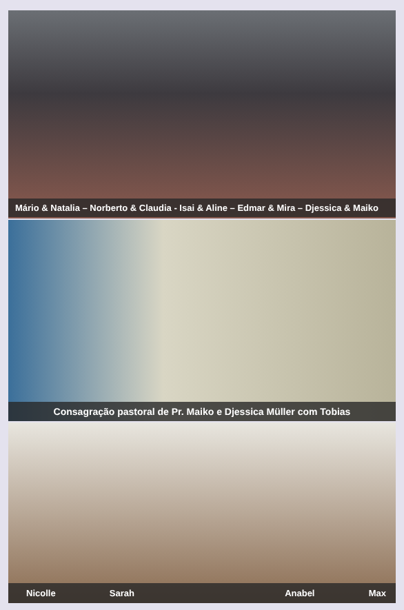Mário & Natalia – Norberto & Claudia - Isai & Aline – Edmar & Mira – Djessica & Maiko
Consagração pastoral de Pr. Maiko e Djessica Müller com Tobias
Nicolle Sarah Anabel Max